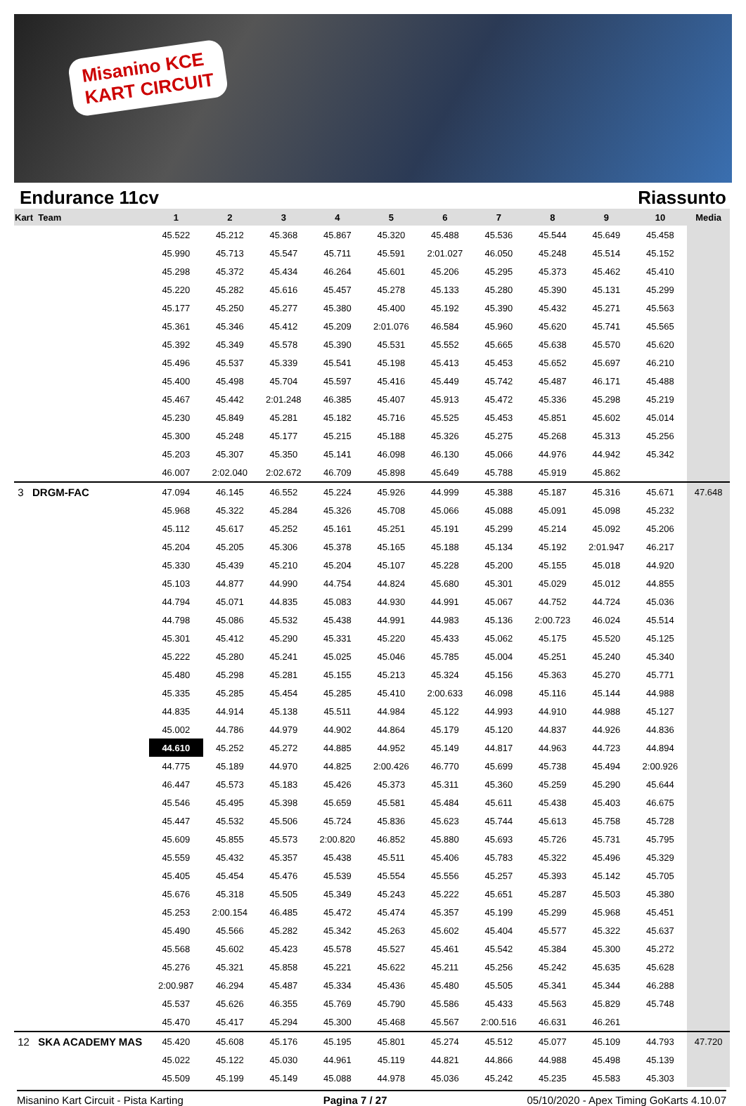Misanino KCE
KART CIRCUIT
Endurance 11cv Riassunto
| Kart Team | 1 | 2 | 3 | 4 | 5 | 6 | 7 | 8 | 9 | 10 | Media |
| --- | --- | --- | --- | --- | --- | --- | --- | --- | --- | --- | --- |
| | 45.522 | 45.212 | 45.368 | 45.867 | 45.320 | 45.488 | 45.536 | 45.544 | 45.649 | 45.458 | |
| | 45.990 | 45.713 | 45.547 | 45.711 | 45.591 | 2:01.027 | 46.050 | 45.248 | 45.514 | 45.152 | |
| | 45.298 | 45.372 | 45.434 | 46.264 | 45.601 | 45.206 | 45.295 | 45.373 | 45.462 | 45.410 | |
| | 45.220 | 45.282 | 45.616 | 45.457 | 45.278 | 45.133 | 45.280 | 45.390 | 45.131 | 45.299 | |
| | 45.177 | 45.250 | 45.277 | 45.380 | 45.400 | 45.192 | 45.390 | 45.432 | 45.271 | 45.563 | |
| | 45.361 | 45.346 | 45.412 | 45.209 | 2:01.076 | 46.584 | 45.960 | 45.620 | 45.741 | 45.565 | |
| | 45.392 | 45.349 | 45.578 | 45.390 | 45.531 | 45.552 | 45.665 | 45.638 | 45.570 | 45.620 | |
| | 45.496 | 45.537 | 45.339 | 45.541 | 45.198 | 45.413 | 45.453 | 45.652 | 45.697 | 46.210 | |
| | 45.400 | 45.498 | 45.704 | 45.597 | 45.416 | 45.449 | 45.742 | 45.487 | 46.171 | 45.488 | |
| | 45.467 | 45.442 | 2:01.248 | 46.385 | 45.407 | 45.913 | 45.472 | 45.336 | 45.298 | 45.219 | |
| | 45.230 | 45.849 | 45.281 | 45.182 | 45.716 | 45.525 | 45.453 | 45.851 | 45.602 | 45.014 | |
| | 45.300 | 45.248 | 45.177 | 45.215 | 45.188 | 45.326 | 45.275 | 45.268 | 45.313 | 45.256 | |
| | 45.203 | 45.307 | 45.350 | 45.141 | 46.098 | 46.130 | 45.066 | 44.976 | 44.942 | 45.342 | |
| | 46.007 | 2:02.040 | 2:02.672 | 46.709 | 45.898 | 45.649 | 45.788 | 45.919 | 45.862 | | |
| 3 DRGM-FAC | 47.094 | 46.145 | 46.552 | 45.224 | 45.926 | 44.999 | 45.388 | 45.187 | 45.316 | 45.671 | 47.648 |
| | 45.968 | 45.322 | 45.284 | 45.326 | 45.708 | 45.066 | 45.088 | 45.091 | 45.098 | 45.232 | |
| | 45.112 | 45.617 | 45.252 | 45.161 | 45.251 | 45.191 | 45.299 | 45.214 | 45.092 | 45.206 | |
| | 45.204 | 45.205 | 45.306 | 45.378 | 45.165 | 45.188 | 45.134 | 45.192 | 2:01.947 | 46.217 | |
| | 45.330 | 45.439 | 45.210 | 45.204 | 45.107 | 45.228 | 45.200 | 45.155 | 45.018 | 44.920 | |
| | 45.103 | 44.877 | 44.990 | 44.754 | 44.824 | 45.680 | 45.301 | 45.029 | 45.012 | 44.855 | |
| | 44.794 | 45.071 | 44.835 | 45.083 | 44.930 | 44.991 | 45.067 | 44.752 | 44.724 | 45.036 | |
| | 44.798 | 45.086 | 45.532 | 45.438 | 44.991 | 44.983 | 45.136 | 2:00.723 | 46.024 | 45.514 | |
| | 45.301 | 45.412 | 45.290 | 45.331 | 45.220 | 45.433 | 45.062 | 45.175 | 45.520 | 45.125 | |
| | 45.222 | 45.280 | 45.241 | 45.025 | 45.046 | 45.785 | 45.004 | 45.251 | 45.240 | 45.340 | |
| | 45.480 | 45.298 | 45.281 | 45.155 | 45.213 | 45.324 | 45.156 | 45.363 | 45.270 | 45.771 | |
| | 45.335 | 45.285 | 45.454 | 45.285 | 45.410 | 2:00.633 | 46.098 | 45.116 | 45.144 | 44.988 | |
| | 44.835 | 44.914 | 45.138 | 45.511 | 44.984 | 45.122 | 44.993 | 44.910 | 44.988 | 45.127 | |
| | 45.002 | 44.786 | 44.979 | 44.902 | 44.864 | 45.179 | 45.120 | 44.837 | 44.926 | 44.836 | |
| | 44.610 | 45.252 | 45.272 | 44.885 | 44.952 | 45.149 | 44.817 | 44.963 | 44.723 | 44.894 | |
| | 44.775 | 45.189 | 44.970 | 44.825 | 2:00.426 | 46.770 | 45.699 | 45.738 | 45.494 | 2:00.926 | |
| | 46.447 | 45.573 | 45.183 | 45.426 | 45.373 | 45.311 | 45.360 | 45.259 | 45.290 | 45.644 | |
| | 45.546 | 45.495 | 45.398 | 45.659 | 45.581 | 45.484 | 45.611 | 45.438 | 45.403 | 46.675 | |
| | 45.447 | 45.532 | 45.506 | 45.724 | 45.836 | 45.623 | 45.744 | 45.613 | 45.758 | 45.728 | |
| | 45.609 | 45.855 | 45.573 | 2:00.820 | 46.852 | 45.880 | 45.693 | 45.726 | 45.731 | 45.795 | |
| | 45.559 | 45.432 | 45.357 | 45.438 | 45.511 | 45.406 | 45.783 | 45.322 | 45.496 | 45.329 | |
| | 45.405 | 45.454 | 45.476 | 45.539 | 45.554 | 45.556 | 45.257 | 45.393 | 45.142 | 45.705 | |
| | 45.676 | 45.318 | 45.505 | 45.349 | 45.243 | 45.222 | 45.651 | 45.287 | 45.503 | 45.380 | |
| | 45.253 | 2:00.154 | 46.485 | 45.472 | 45.474 | 45.357 | 45.199 | 45.299 | 45.968 | 45.451 | |
| | 45.490 | 45.566 | 45.282 | 45.342 | 45.263 | 45.602 | 45.404 | 45.577 | 45.322 | 45.637 | |
| | 45.568 | 45.602 | 45.423 | 45.578 | 45.527 | 45.461 | 45.542 | 45.384 | 45.300 | 45.272 | |
| | 45.276 | 45.321 | 45.858 | 45.221 | 45.622 | 45.211 | 45.256 | 45.242 | 45.635 | 45.628 | |
| | 2:00.987 | 46.294 | 45.487 | 45.334 | 45.436 | 45.480 | 45.505 | 45.341 | 45.344 | 46.288 | |
| | 45.537 | 45.626 | 46.355 | 45.769 | 45.790 | 45.586 | 45.433 | 45.563 | 45.829 | 45.748 | |
| | 45.470 | 45.417 | 45.294 | 45.300 | 45.468 | 45.567 | 2:00.516 | 46.631 | 46.261 | | |
| 12 SKA ACADEMY MAS | 45.420 | 45.608 | 45.176 | 45.195 | 45.801 | 45.274 | 45.512 | 45.077 | 45.109 | 44.793 | 47.720 |
| | 45.022 | 45.122 | 45.030 | 44.961 | 45.119 | 44.821 | 44.866 | 44.988 | 45.498 | 45.139 | |
| | 45.509 | 45.199 | 45.149 | 45.088 | 44.978 | 45.036 | 45.242 | 45.235 | 45.583 | 45.303 | |
Misanino Kart Circuit - Pista Karting Pagina 7 / 27 05/10/2020 - Apex Timing GoKarts 4.10.07